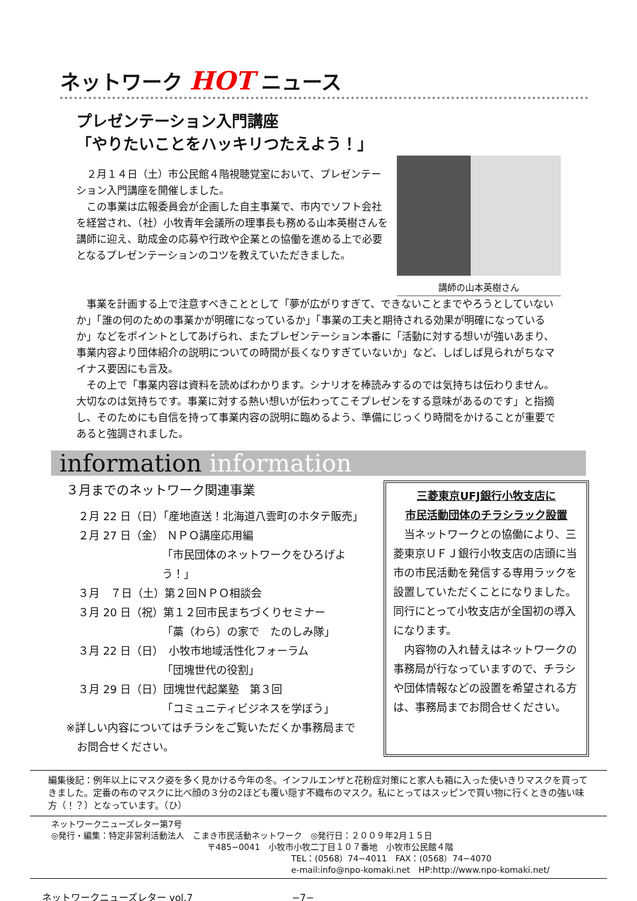ネットワーク HOT ニュース
プレゼンテーション入門講座
「やりたいことをハッキリつたえよう！」
２月１４日（土）市公民館４階視聴覚室において、プレゼンテーション入門講座を開催しました。
この事業は広報委員会が企画した自主事業で、市内でソフト会社を経営され、（社）小牧青年会議所の理事長も務める山本英樹さんを講師に迎え、助成金の応募や行政や企業との協働を進める上で必要となるプレゼンテーションのコツを教えていただきました。
講師の山本英樹さん
事業を計画する上で注意すべきこととして「夢が広がりすぎて、できないことまでやろうとしていないか」「誰の何のための事業かが明確になっているか」「事業の工夫と期待される効果が明確になっているか」などをポイントとしてあげられ、またプレゼンテーション本番に「活動に対する想いが強いあまり、事業内容より団体紹介の説明についての時間が長くなりすぎていないか」など、しばしば見られがちなマイナス要因にも言及。
その上で「事業内容は資料を読めばわかります。シナリオを棒読みするのでは気持ちは伝わりません。大切なのは気持ちです。事業に対する熱い想いが伝わってこそプレゼンをする意味があるのです」と指摘し、そのためにも自信を持って事業内容の説明に臨めるよう、準備にじっくり時間をかけることが重要であると強調されました。
information information
３月までのネットワーク関連事業
２月 22 日（日）「産地直送！北海道八雲町のホタテ販売」
２月 27 日（金） ＮＰＯ講座応用編
「市民団体のネットワークをひろげよう！」
３月　７日（土）第２回ＮＰＯ相談会
３月 20 日（祝）第１２回市民まちづくりセミナー
「藁（わら）の家で　たのしみ隊」
３月 22 日（日）　小牧市地域活性化フォーラム
「団塊世代の役割」
３月 29 日（日）団塊世代起業塾　第３回
「コミュニティビジネスを学ぼう」
※詳しい内容についてはチラシをご覧いただくか事務局まで
　お問合せください。
三菱東京UFJ銀行小牧支店に
市民活動団体のチラシラック設置
　当ネットワークとの協働により、三菱東京ＵＦＪ銀行小牧支店の店頭に当市の市民活動を発信する専用ラックを設置していただくことになりました。同行にとって小牧支店が全国初の導入になります。
　内容物の入れ替えはネットワークの事務局が行なっていますので、チラシや団体情報などの設置を希望される方は、事務局までお問合せください。
編集後記：例年以上にマスク姿を多く見かける今年の冬。インフルエンザと花粉症対策にと家人も箱に入った使いきりマスクを買ってきました。定番の布のマスクに比べ顔の３分の2ほども覆い隠す不織布のマスク。私にとってはスッピンで買い物に行くときの強い味方（！？）となっています。（ひ）
ネットワークニューズレター第7号
◎発行・編集：特定非営利活動法人　こまき市民活動ネットワーク　◎発行日：２００９年2月１５日
〒485−0041　小牧市小牧二丁目１０７番地　小牧市公民館４階
TEL：(0568）74−4011　FAX：(0568）74−4070
e-mail:info@npo-komaki.net　HP:http://www.npo-komaki.net/
ネットワークニューズレター vol.7 −7−